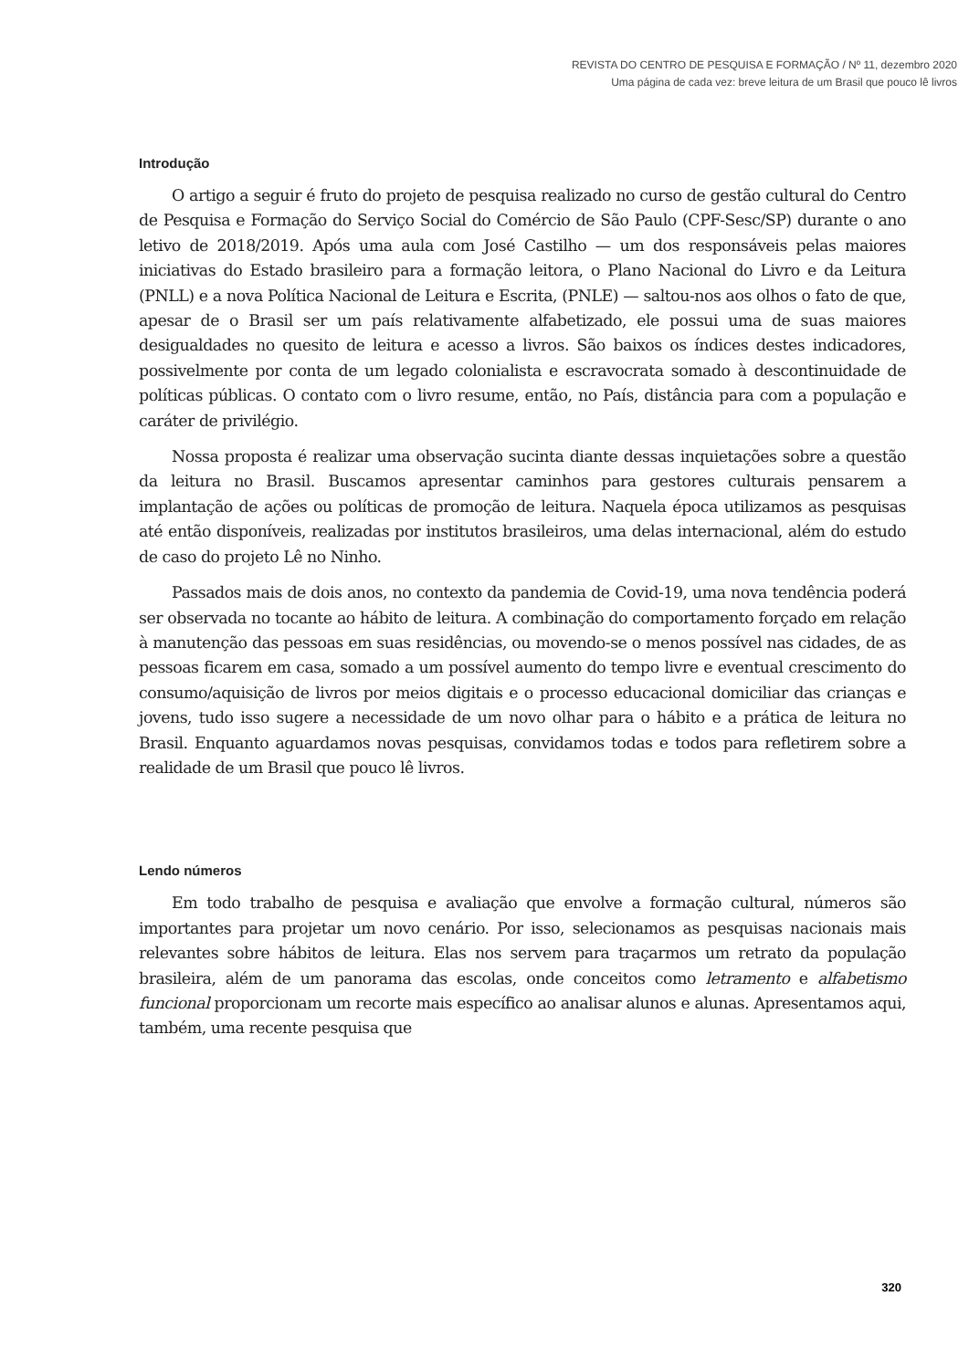REVISTA DO CENTRO DE PESQUISA E FORMAÇÃO / Nº 11, dezembro 2020
Uma página de cada vez: breve leitura de um Brasil que pouco lê livros
Introdução
O artigo a seguir é fruto do projeto de pesquisa realizado no curso de gestão cultural do Centro de Pesquisa e Formação do Serviço Social do Comércio de São Paulo (CPF-Sesc/SP) durante o ano letivo de 2018/2019. Após uma aula com José Castilho — um dos responsáveis pelas maiores iniciativas do Estado brasileiro para a formação leitora, o Plano Nacional do Livro e da Leitura (PNLL) e a nova Política Nacional de Leitura e Escrita, (PNLE) — saltou-nos aos olhos o fato de que, apesar de o Brasil ser um país relativamente alfabetizado, ele possui uma de suas maiores desigualdades no quesito de leitura e acesso a livros. São baixos os índices destes indicadores, possivelmente por conta de um legado colonialista e escravocrata somado à descontinuidade de políticas públicas. O contato com o livro resume, então, no País, distância para com a população e caráter de privilégio.
Nossa proposta é realizar uma observação sucinta diante dessas inquietações sobre a questão da leitura no Brasil. Buscamos apresentar caminhos para gestores culturais pensarem a implantação de ações ou políticas de promoção de leitura. Naquela época utilizamos as pesquisas até então disponíveis, realizadas por institutos brasileiros, uma delas internacional, além do estudo de caso do projeto Lê no Ninho.
Passados mais de dois anos, no contexto da pandemia de Covid-19, uma nova tendência poderá ser observada no tocante ao hábito de leitura. A combinação do comportamento forçado em relação à manutenção das pessoas em suas residências, ou movendo-se o menos possível nas cidades, de as pessoas ficarem em casa, somado a um possível aumento do tempo livre e eventual crescimento do consumo/aquisição de livros por meios digitais e o processo educacional domiciliar das crianças e jovens, tudo isso sugere a necessidade de um novo olhar para o hábito e a prática de leitura no Brasil. Enquanto aguardamos novas pesquisas, convidamos todas e todos para refletirem sobre a realidade de um Brasil que pouco lê livros.
Lendo números
Em todo trabalho de pesquisa e avaliação que envolve a formação cultural, números são importantes para projetar um novo cenário. Por isso, selecionamos as pesquisas nacionais mais relevantes sobre hábitos de leitura. Elas nos servem para traçarmos um retrato da população brasileira, além de um panorama das escolas, onde conceitos como letramento e alfabetismo funcional proporcionam um recorte mais específico ao analisar alunos e alunas. Apresentamos aqui, também, uma recente pesquisa que
320